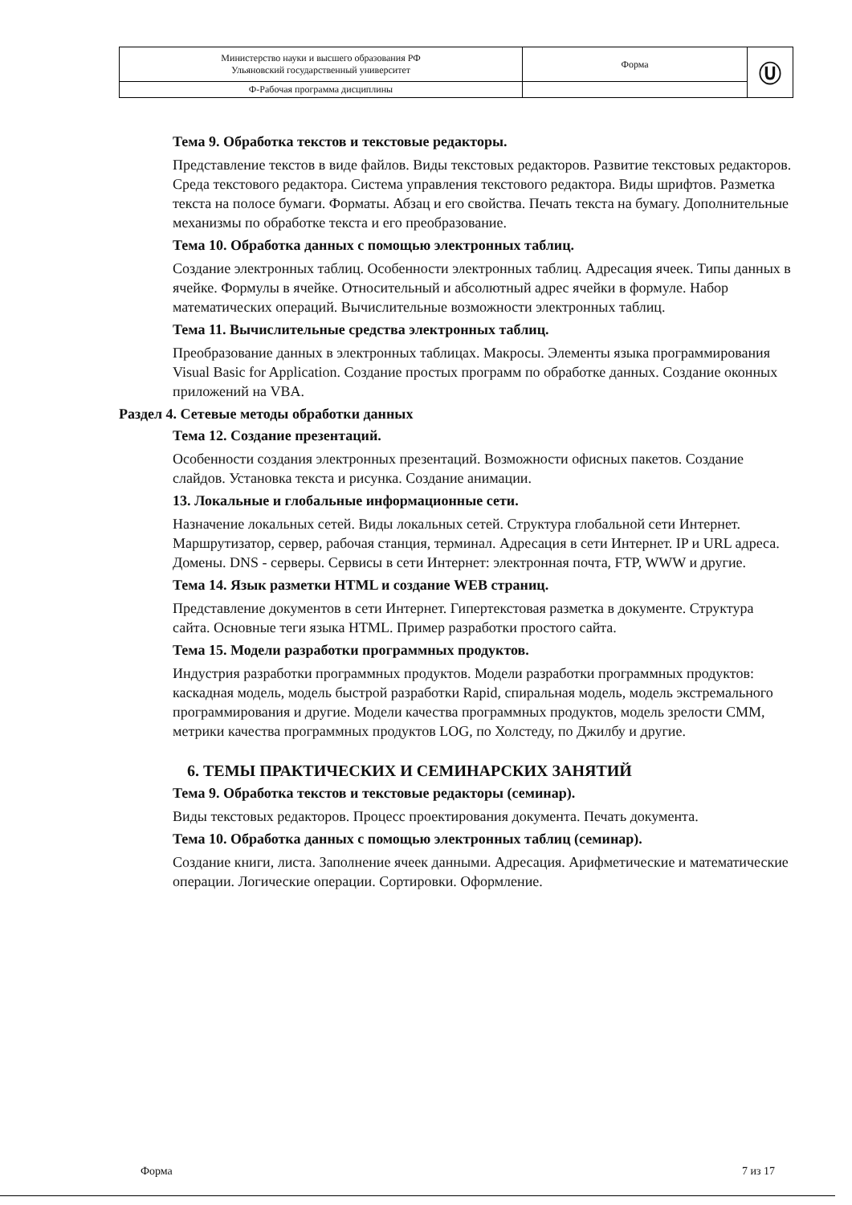| Министерство науки и высшего образования РФ Ульяновский государственный университет | Форма | Ⓤ |
| Ф-Рабочая программа дисциплины | | |
Тема 9. Обработка текстов и текстовые редакторы.
Представление текстов в виде файлов. Виды текстовых редакторов. Развитие текстовых редакторов. Среда текстового редактора. Система управления текстового редактора. Виды шрифтов. Разметка текста на полосе бумаги. Форматы. Абзац и его свойства. Печать текста на бумагу. Дополнительные механизмы по обработке текста и его преобразование.
Тема 10. Обработка данных с помощью электронных таблиц.
Создание электронных таблиц. Особенности электронных таблиц. Адресация ячеек. Типы данных в ячейке. Формулы в ячейке. Относительный и абсолютный адрес ячейки в формуле. Набор математических операций. Вычислительные возможности электронных таблиц.
Тема 11. Вычислительные средства электронных таблиц.
Преобразование данных в электронных таблицах. Макросы. Элементы языка программирования Visual Basic for Application. Создание простых программ по обработке данных. Создание оконных приложений на VBA.
Раздел 4. Сетевые методы обработки данных
Тема 12. Создание презентаций.
Особенности создания электронных презентаций. Возможности офисных пакетов. Создание слайдов. Установка текста и рисунка. Создание анимации.
13. Локальные и глобальные информационные сети.
Назначение локальных сетей. Виды локальных сетей. Структура глобальной сети Интернет. Маршрутизатор, сервер, рабочая станция, терминал. Адресация в сети Интернет. IP и URL адреса. Домены. DNS - серверы. Сервисы в сети Интернет: электронная почта, FTP, WWW и другие.
Тема 14. Язык разметки HTML и создание WEB страниц.
Представление документов в сети Интернет. Гипертекстовая разметка в документе. Структура сайта. Основные теги языка HTML. Пример разработки простого сайта.
Тема 15. Модели разработки программных продуктов.
Индустрия разработки программных продуктов. Модели разработки программных продуктов: каскадная модель, модель быстрой разработки Rapid, спиральная модель, модель экстремального программирования и другие. Модели качества программных продуктов, модель зрелости CMM, метрики качества программных продуктов LOG, по Холстеду, по Джилбу и другие.
6. ТЕМЫ ПРАКТИЧЕСКИХ И СЕМИНАРСКИХ ЗАНЯТИЙ
Тема 9. Обработка текстов и текстовые редакторы (семинар).
Виды текстовых редакторов. Процесс проектирования документа. Печать документа.
Тема 10. Обработка данных с помощью электронных таблиц (семинар).
Создание книги, листа. Заполнение ячеек данными. Адресация. Арифметические и математические операции. Логические операции. Сортировки. Оформление.
Форма 7 из 17